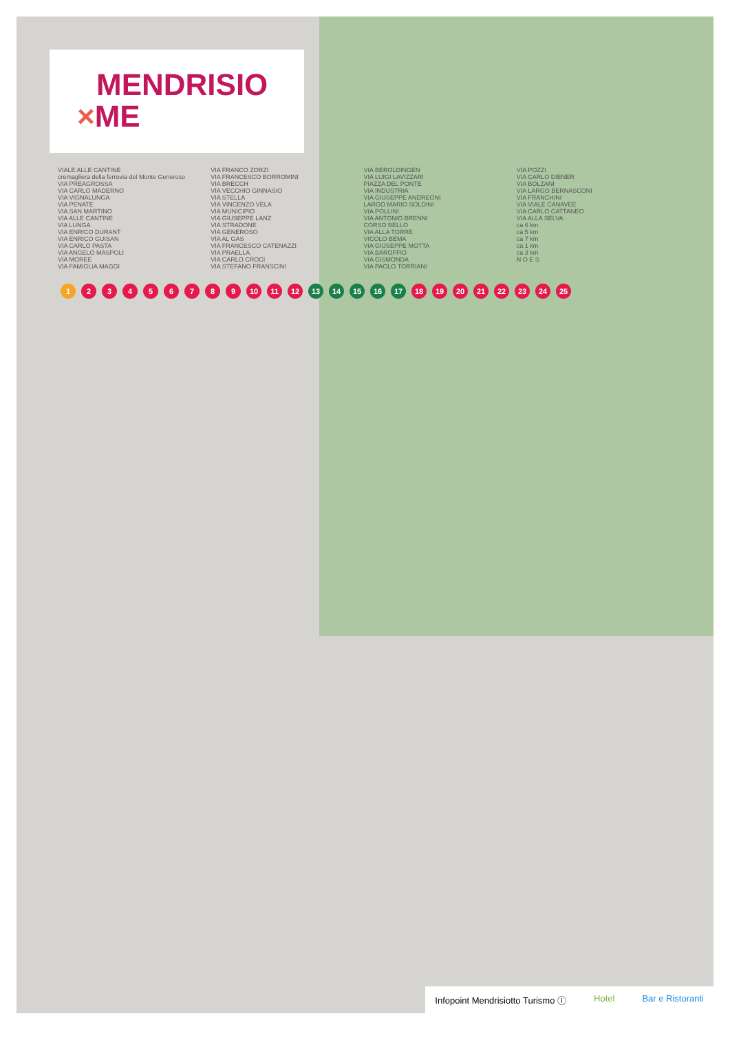MENDRISIO
×ME
VIALE ALLE CANTINE
cremagliera della ferrovia del Monte Generoso
VIA PREAGROSSA
VIA CARLO MADERNO
VIA VIGNALUNGA
VIA PENATE
VIA SAN MARTINO
VIA ALLE CANTINE
VIA LUNGA
VIA ENRICO DURANT
VIA ENRICO GUISAN
VIA CARLO PASTA
VIA ANGELO MASPOLI
VIA MOREE
VIA FAMIGLIA MAGGI
VIA FRANCO ZORZI
VIA FRANCESCO BORROMINI
VIA BRECCH
VIA VECCHIO GINNASIO
VIA STELLA
VIA VINCENZO VELA
VIA MUNICIPIO
VIA GIUSEPPE LANZ
VIA STRADONE
VIA GENEROSO
VIA AL GAS
VIA FRANCESCO CATENAZZI
VIA PRAELLA
VIA CARLO CROCI
VIA STEFANO FRANSCINI
VIA BEROLDINGEN
VIA LUIGI LAVIZZARI
PIAZZA DEL PONTE
VIA INDUSTRIA
VIA GIUSEPPE ANDREONI
LARGO MARIO SOLDINI
VIA POLLINI
VIA ANTONIO BRENNI
CORSO BELLO
VIA ALLA TORRE
VICOLO BEMA
VIA GIUSEPPE MOTTA
VIA BAROFFIO
VIA GISMONDA
VIA PAOLO TORRIANI
VIA POZZI
VIA CARLO DIENER
VIA BOLZANI
VIA LARGO BERNASCONI
VIA FRANCHINI
VIA VIALE CANAVEE
VIA CARLO CATTANEO
VIA ALLA SELVA
ca 6 km
ca 5 km
ca 7 km
ca 1 km
ca 3 km
N O E S
123456789 10 11 12 13 14 15 16 17 18 19 20 21 22 23 24 25
Infopoint Mendrisiotto Turismo ⓘ Hotel Bar e Ristoranti